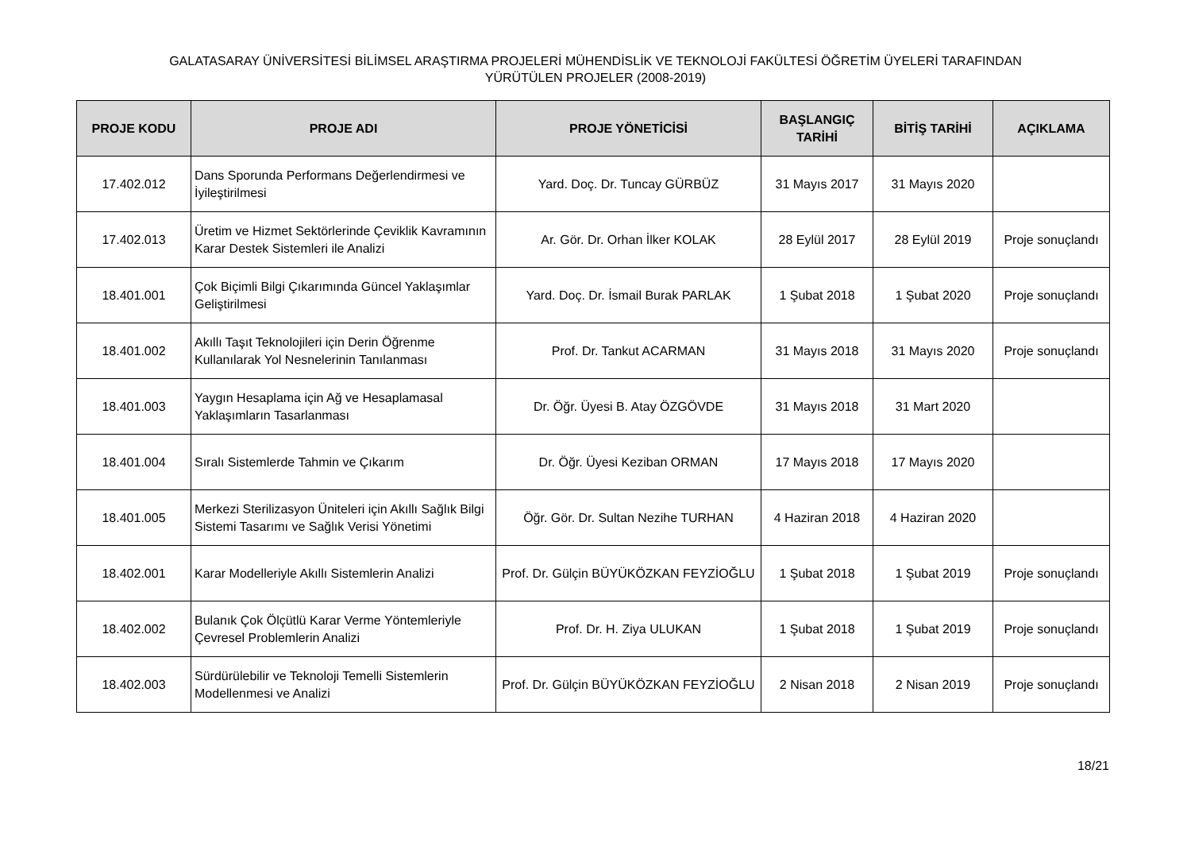GALATASARAY ÜNİVERSİTESİ BİLİMSEL ARAŞTIRMA PROJELERİ MÜHENDİSLİK VE TEKNOLOJİ FAKÜLTESİ ÖĞRETİM ÜYELERİ TARAFINDAN
YÜRÜTÜLEN PROJELER (2008-2019)
| PROJE KODU | PROJE ADI | PROJE YÖNETİCİSİ | BAŞLANGIÇ TARİHİ | BİTİŞ TARİHİ | AÇIKLAMA |
| --- | --- | --- | --- | --- | --- |
| 17.402.012 | Dans Sporunda Performans Değerlendirmesi ve İyileştirilmesi | Yard. Doç. Dr. Tuncay GÜRBÜZ | 31 Mayıs 2017 | 31 Mayıs 2020 | |
| 17.402.013 | Üretim ve Hizmet Sektörlerinde Çeviklik Kavramının Karar Destek Sistemleri ile Analizi | Ar. Gör. Dr. Orhan İlker KOLAK | 28 Eylül 2017 | 28 Eylül 2019 | Proje sonuçlandı |
| 18.401.001 | Çok Biçimli Bilgi Çıkarımında Güncel Yaklaşımlar Geliştirilmesi | Yard. Doç. Dr. İsmail Burak PARLAK | 1 Şubat 2018 | 1 Şubat 2020 | Proje sonuçlandı |
| 18.401.002 | Akıllı Taşıt Teknolojileri için Derin Öğrenme Kullanılarak Yol Nesnelerinin Tanılanması | Prof. Dr. Tankut ACARMAN | 31 Mayıs 2018 | 31 Mayıs 2020 | Proje sonuçlandı |
| 18.401.003 | Yaygın Hesaplama için Ağ ve Hesaplamasal Yaklaşımların Tasarlanması | Dr. Öğr. Üyesi B. Atay ÖZGÖVDE | 31 Mayıs 2018 | 31 Mart 2020 | |
| 18.401.004 | Sıralı Sistemlerde Tahmin ve Çıkarım | Dr. Öğr. Üyesi Keziban ORMAN | 17 Mayıs 2018 | 17 Mayıs 2020 | |
| 18.401.005 | Merkezi Sterilizasyon Üniteleri için Akıllı Sağlık Bilgi Sistemi Tasarımı ve Sağlık Verisi Yönetimi | Öğr. Gör. Dr. Sultan Nezihe TURHAN | 4 Haziran 2018 | 4 Haziran 2020 | |
| 18.402.001 | Karar Modelleriyle Akıllı Sistemlerin Analizi | Prof. Dr. Gülçin BÜYÜKÖZKAN FEYZİOĞLU | 1 Şubat 2018 | 1 Şubat 2019 | Proje sonuçlandı |
| 18.402.002 | Bulanık Çok Ölçütlü Karar Verme Yöntemleriyle Çevresel Problemlerin Analizi | Prof. Dr. H. Ziya ULUKAN | 1 Şubat 2018 | 1 Şubat 2019 | Proje sonuçlandı |
| 18.402.003 | Sürdürülebilir ve Teknoloji Temelli Sistemlerin Modellenmesi ve Analizi | Prof. Dr. Gülçin BÜYÜKÖZKAN FEYZİOĞLU | 2 Nisan 2018 | 2 Nisan 2019 | Proje sonuçlandı |
18/21